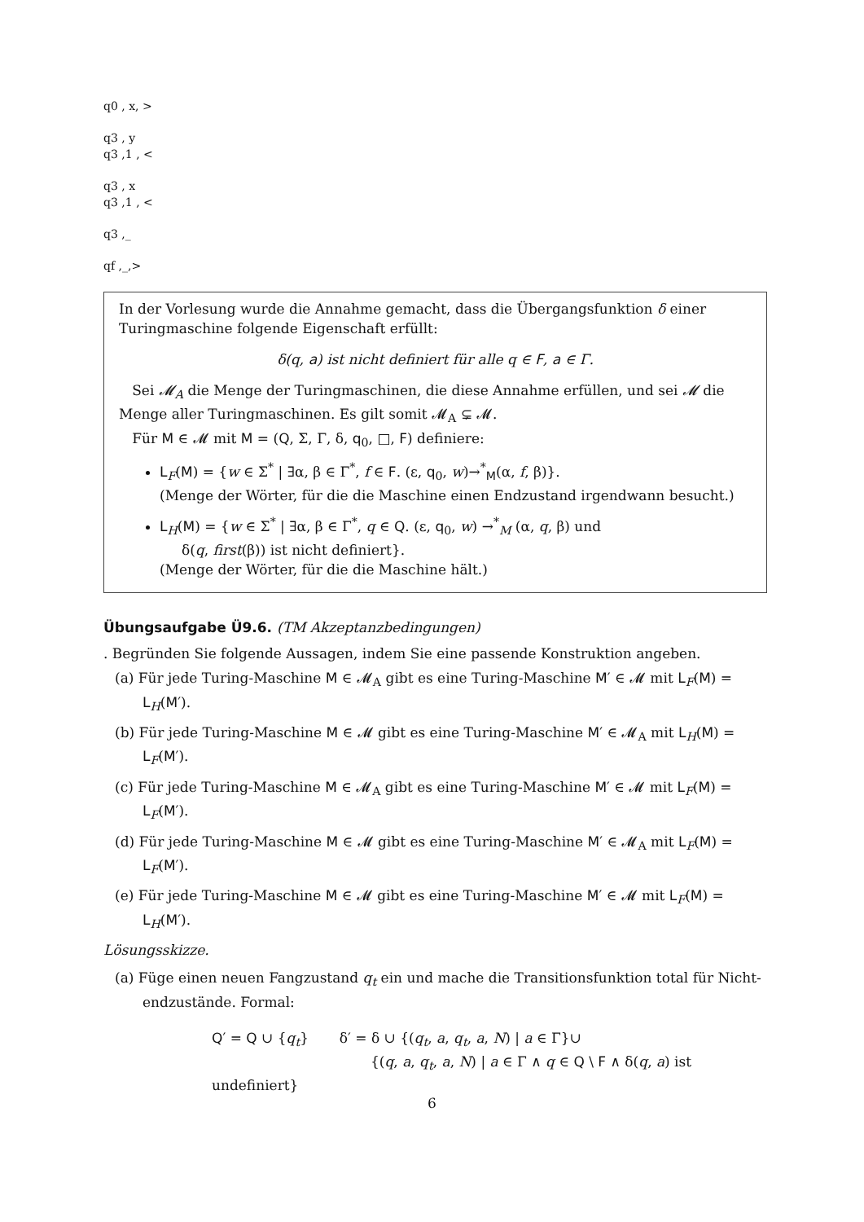q0 , x, >
q3 , y
q3 ,1 , <
q3 , x
q3 ,1 , <
q3 ,_
qf ,_,>
In der Vorlesung wurde die Annahme gemacht, dass die Übergangsfunktion δ einer Turing­maschine folgende Eigenschaft erfüllt:
δ(q, a) ist nicht definiert für alle q ∈ F, a ∈ Γ.
Sei 𝓜<sub>A</sub> die Menge der Turingmaschinen, die diese Annahme erfüllen, und sei 𝓜 die Menge aller Turingmaschinen. Es gilt somit 𝓜<sub>A</sub> ⊊ 𝓜.
Für M ∈ 𝓜 mit M = (Q, Σ, Γ, δ, q<sub>0</sub>, □, F) definiere:
L<sub>F</sub>(M) = {w ∈ Σ<sup>*</sup> | ∃α, β ∈ Γ<sup>*</sup>, f ∈ F. (ε, q<sub>0</sub>, w)→<sup>*</sup><sub>M</sub>(α, f, β)}.
(Menge der Wörter, für die die Maschine einen Endzustand irgendwann besucht.)
L<sub>H</sub>(M) = {w ∈ Σ<sup>*</sup> | ∃α, β ∈ Γ<sup>*</sup>, q ∈ Q. (ε, q<sub>0</sub>, w) →<sup>*</sup><sub>M</sub> (α, q, β) und
δ(q, first(β)) ist nicht definiert}.
(Menge der Wörter, für die die Maschine hält.)
Übungsaufgabe Ü9.6. (TM Akzeptanzbedingungen)
. Begründen Sie folgende Aussagen, indem Sie eine passende Konstruktion angeben.
(a) Für jede Turing-Maschine M ∈ 𝓜<sub>A</sub> gibt es eine Turing-Maschine M′ ∈ 𝓜 mit L<sub>F</sub>(M) = L<sub>H</sub>(M′).
(b) Für jede Turing-Maschine M ∈ 𝓜 gibt es eine Turing-Maschine M′ ∈ 𝓜<sub>A</sub> mit L<sub>H</sub>(M) = L<sub>F</sub>(M′).
(c) Für jede Turing-Maschine M ∈ 𝓜<sub>A</sub> gibt es eine Turing-Maschine M′ ∈ 𝓜 mit L<sub>F</sub>(M) = L<sub>F</sub>(M′).
(d) Für jede Turing-Maschine M ∈ 𝓜 gibt es eine Turing-Maschine M′ ∈ 𝓜<sub>A</sub> mit L<sub>F</sub>(M) = L<sub>F</sub>(M′).
(e) Für jede Turing-Maschine M ∈ 𝓜 gibt es eine Turing-Maschine M′ ∈ 𝓜 mit L<sub>F</sub>(M) = L<sub>H</sub>(M′).
Lösungsskizze.
(a) Füge einen neuen Fangzustand q<sub>t</sub> ein und mache die Transitionsfunktion total für Nicht­endzustände. Formal:
Q′ = Q ∪ {q<sub>t</sub>} δ′ = δ ∪ {(q<sub>t</sub>, a, q<sub>t</sub>, a, N) | a ∈ Γ}∪
{(q, a, q<sub>t</sub>, a, N) | a ∈ Γ ∧ q ∈ Q \ F ∧ δ(q, a) ist undefiniert}
6